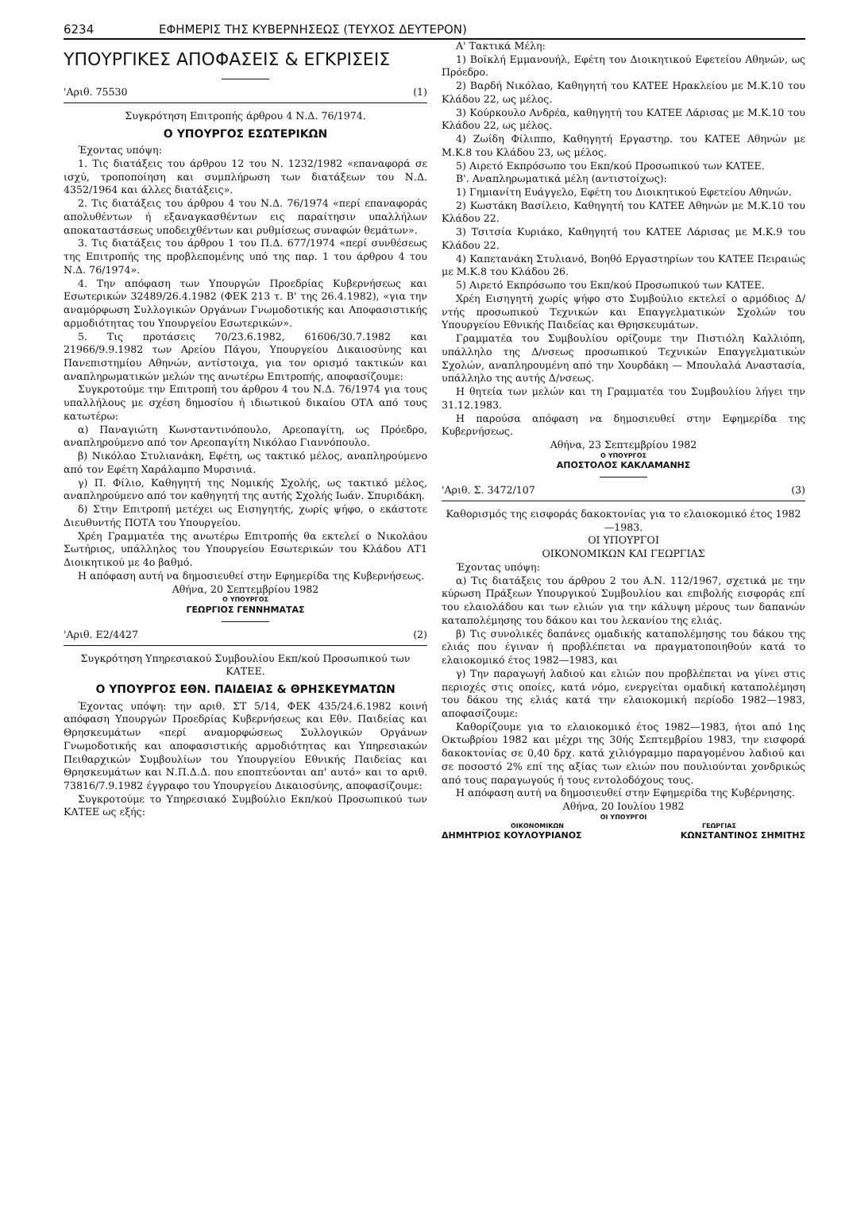6234 ΕΦΗΜΕΡΙΣ ΤΗΣ ΚΥΒΕΡΝΗΣΕΩΣ (ΤΕΥΧΟΣ ΔΕΥΤΕΡΟΝ)
ΥΠΟΥΡΓΙΚΕΣ ΑΠΟΦΑΣΕΙΣ & ΕΓΚΡΙΣΕΙΣ
'Αριθ. 75530 (1)
Συγκρότηση Επιτροπής άρθρου 4 Ν.Δ. 76/1974.
Ο ΥΠΟΥΡΓΟΣ ΕΣΩΤΕΡΙΚΩΝ
Έχοντας υπόψη:
1. Τις διατάξεις του άρθρου 12 του Ν. 1232/1982 «επαναφορά σε ισχύ, τροποποίηση και συμπλήρωση των διατάξεων του Ν.Δ. 4352/1964 και άλλες διατάξεις».
2. Τις διατάξεις του άρθρου 4 του Ν.Δ. 76/1974 «περί επαναφοράς απολυθέντων ή εξαναγκασθέντων εις παραίτησιν υπαλλήλων αποκαταστάσεως υποδειχθέντων και ρυθμίσεως συναφών θεμάτων».
3. Τις διατάξεις του άρθρου 1 του Π.Δ. 677/1974 «περί συνθέσεως της Επιτροπής της προβλεπομένης υπό της παρ. 1 του άρθρου 4 του Ν.Δ. 76/1974».
4. Την απόφαση των Υπουργών Προεδρίας Κυβερνήσεως και Εσωτερικών 32489/26.4.1982 (ΦΕΚ 213 τ. Β' της 26.4.1982), «για την αναμόρφωση Συλλογικών Οργάνων Γνωμοδοτικής και Αποφασιστικής αρμοδιότητας του Υπουργείου Εσωτερικών».
5. Τις προτάσεις 70/23.6.1982, 61606/30.7.1982 και 21966/9.9.1982 των Αρείου Πάγου, Υπουργείου Δικαιοσύνης και Πανεπιστημίου Αθηνών, αντίστοιχα, για τον ορισμό τακτικών και αναπληρωματικών μελών της ανωτέρω Επιτροπής, αποφασίζουμε:
Συγκροτούμε την Επιτροπή του άρθρου 4 του Ν.Δ. 76/1974 για τους υπαλλήλους με σχέση δημοσίου ή ιδιωτικού δικαίου ΟΤΑ από τους κατωτέρω:
α) Παναγιώτη Κωνσταντινόπουλο, Αρεοπαγίτη, ως Πρόεδρο, αναπληρούμενο από τον Αρεοπαγίτη Νικόλαο Γιαννόπουλο.
β) Νικόλαο Στυλιανάκη, Εφέτη, ως τακτικό μέλος, αναπληρούμενο από τον Εφέτη Χαράλαμπο Μυρσινιά.
γ) Π. Φίλιο, Καθηγητή της Νομικής Σχολής, ως τακτικό μέλος, αναπληρούμενο από τον καθηγητή της αυτής Σχολής Ιωάν. Σπυριδάκη.
δ) Στην Επιτροπή μετέχει ως Εισηγητής, χωρίς ψήφο, ο εκάστοτε Διευθυντής ΠΟΤΑ του Υπουργείου.
Χρέη Γραμματέα της ανωτέρω Επιτροπής θα εκτελεί ο Νικολάου Σωτήριος, υπάλληλος του Υπουργείου Εσωτερικών του Κλάδου ΑΤ1 Διοικητικού με 4ο βαθμό.
Η απόφαση αυτή να δημοσιευθεί στην Εφημερίδα της Κυβερνήσεως.
Αθήνα, 20 Σεπτεμβρίου 1982
Ο ΥΠΟΥΡΓΟΣ
ΓΕΩΡΓΙΟΣ ΓΕΝΝΗΜΑΤΑΣ
'Αριθ. Ε2/4427 (2)
Συγκρότηση Υπηρεσιακού Συμβουλίου Εκπ/κού Προσωπικού των ΚΑΤΕΕ.
Ο ΥΠΟΥΡΓΟΣ ΕΘΝ. ΠΑΙΔΕΙΑΣ & ΘΡΗΣΚΕΥΜΑΤΩΝ
Έχοντας υπόψη: την αριθ. ΣΤ 5/14, ΦΕΚ 435/24.6.1982 κοινή απόφαση Υπουργών Προεδρίας Κυβερνήσεως και Εθν. Παιδείας και Θρησκευμάτων «περί αναμορφώσεως Συλλογικών Οργάνων Γνωμοδοτικής και αποφασιστικής αρμοδιότητας και Υπηρεσιακών Πειθαρχικών Συμβουλίων του Υπουργείου Εθνικής Παιδείας και Θρησκευμάτων και Ν.Π.Δ.Δ. που εποπτεύονται απ' αυτό» και το αριθ. 73816/7.9.1982 έγγραφο του Υπουργείου Δικαιοσύνης, αποφασίζουμε:
Συγκροτούμε το Υπηρεσιακό Συμβούλιο Εκπ/κού Προσωπικού των ΚΑΤΕΕ ως εξής:
Α' Τακτικά Μέλη:
1) Βοϊκλή Εμμανουήλ, Εφέτη του Διοικητικού Εφετείου Αθηνών, ως Πρόεδρο.
2) Βαρδή Νικόλαο, Καθηγητή του ΚΑΤΕΕ Ηρακλείου με Μ.Κ.10 του Κλάδου 22, ως μέλος.
3) Κούρκουλο Ανδρέα, καθηγητή του ΚΑΤΕΕ Λάρισας με Μ.Κ.10 του Κλάδου 22, ως μέλος.
4) Ζωίδη Φίλιππο, Καθηγητή Εργαστηρ. του ΚΑΤΕΕ Αθηνών με Μ.Κ.8 του Κλάδου 23, ως μέλος.
5) Αιρετό Εκπρόσωπο του Εκπ/κού Προσωπικού των ΚΑΤΕΕ.
Β'. Αναπληρωματικά μέλη (αντιστοίχως):
1) Γημιανίτη Ευάγγελο, Εφέτη του Διοικητικού Εφετείου Αθηνών.
2) Κωστάκη Βασίλειο, Καθηγητή του ΚΑΤΕΕ Αθηνών με Μ.Κ.10 του Κλάδου 22.
3) Τσιτσία Κυριάκο, Καθηγητή του ΚΑΤΕΕ Λάρισας με Μ.Κ.9 του Κλάδου 22.
4) Καπετανάκη Στυλιανό, Βοηθό Εργαστηρίων του ΚΑΤΕΕ Πειραιώς με Μ.Κ.8 του Κλάδου 26.
5) Αιρετό Εκπρόσωπο του Εκπ/κού Προσωπικού των ΚΑΤΕΕ.
Χρέη Εισηγητή χωρίς ψήφο στο Συμβούλιο εκτελεί ο αρμόδιος Δ/ντής προσωπικού Τεχνικών και Επαγγελματικών Σχολών του Υπουργείου Εθνικής Παιδείας και Θρησκευμάτων.
Γραμματέα του Συμβουλίου ορίζουμε την Πιστιόλη Καλλιόπη, υπάλληλο της Δ/νσεως προσωπικού Τεχνικών Επαγγελματικών Σχολών, αναπληρουμένη από την Χουρδάκη — Μπουλαλά Αναστασία, υπάλληλο της αυτής Δ/νσεως.
Η θητεία των μελών και τη Γραμματέα του Συμβουλίου λήγει την 31.12.1983.
Η παρούσα απόφαση να δημοσιευθεί στην Εφημερίδα της Κυβερνήσεως.
Αθήνα, 23 Σεπτεμβρίου 1982
Ο ΥΠΟΥΡΓΟΣ
ΑΠΟΣΤΟΛΟΣ ΚΑΚΛΑΜΑΝΗΣ
'Αριθ. Σ. 3472/107 (3)
Καθορισμός της εισφοράς δακοκτονίας για το ελαιοκομικό έτος 1982—1983.
ΟΙ ΥΠΟΥΡΓΟΙ
ΟΙΚΟΝΟΜΙΚΩΝ ΚΑΙ ΓΕΩΡΓΙΑΣ
Έχοντας υπόψη:
α) Τις διατάξεις του άρθρου 2 του Α.Ν. 112/1967, σχετικά με την κύρωση Πράξεων Υπουργικού Συμβουλίου και επιβολής εισφοράς επί του ελαιολάδου και των ελιών για την κάλυψη μέρους των δαπανών καταπολέμησης του δάκου και του λεκανίου της ελιάς.
β) Τις συνολικές δαπάνες ομαδικής καταπολέμησης του δάκου της ελιάς που έγιναν ή προβλέπεται να πραγματοποιηθούν κατά το ελαιοκομικό έτος 1982—1983, και
γ) Την παραγωγή λαδιού και ελιών που προβλέπεται να γίνει στις περιοχές στις οποίες, κατά νόμο, ενεργείται ομαδική καταπολέμηση του δάκου της ελιάς κατά την ελαιοκομική περίοδο 1982—1983, αποφασίζουμε:
Καθορίζουμε για το ελαιοκομικό έτος 1982—1983, ήτοι από 1ης Οκτωβρίου 1982 και μέχρι της 30ής Σεπτεμβρίου 1983, την εισφορά δακοκτονίας σε 0,40 δρχ. κατά χιλιόγραμμο παραγομένου λαδιού και σε ποσοστό 2% επί της αξίας των ελιών που πουλιούνται χονδρικώς από τους παραγωγούς ή τους εντολοδόχους τους.
Η απόφαση αυτή να δημοσιευθεί στην Εφημερίδα της Κυβέρνησης.
Αθήνα, 20 Ιουλίου 1982
ΟΙ ΥΠΟΥΡΓΟΙ
ΟΙΚΟΝΟΜΙΚΩΝ ΓΕΩΡΓΙΑΣ
ΔΗΜΗΤΡΙΟΣ ΚΟΥΛΟΥΡΙΑΝΟΣ ΚΩΝΣΤΑΝΤΙΝΟΣ ΣΗΜΙΤΗΣ